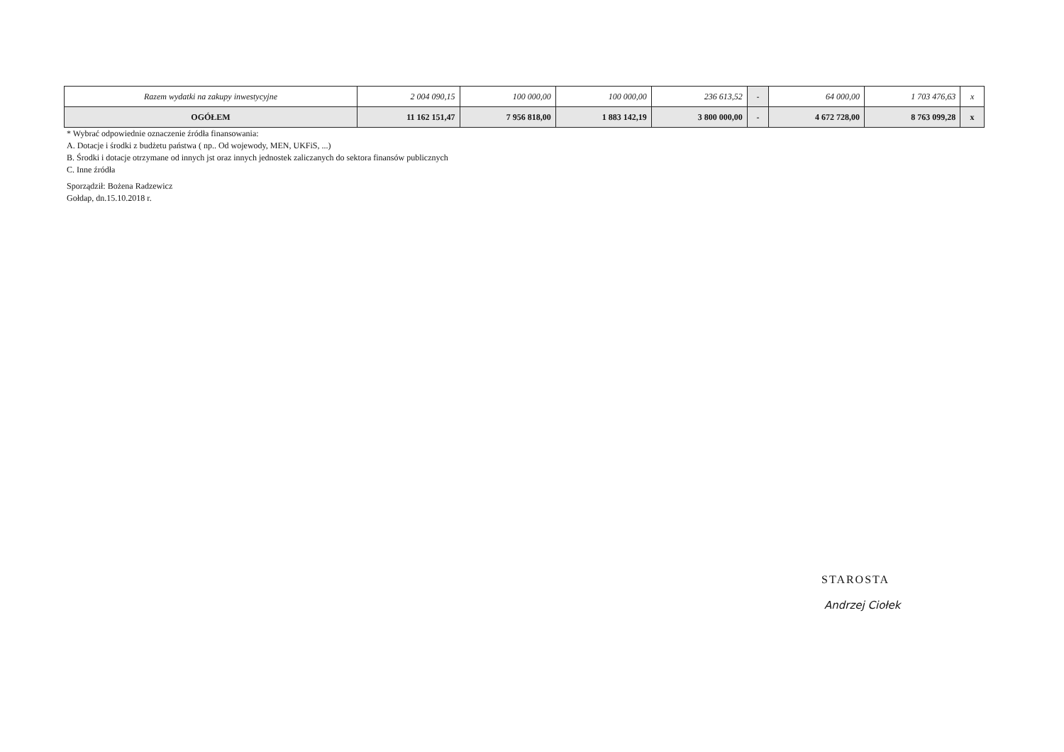| Razem wydatki na zakupy inwestycyjne | 2 004 090,15 | 100 000,00 | 100 000,00 | 236 613,52 | - | 64 000,00 | 1 703 476,63 | x |
| OGÓŁEM | 11 162 151,47 | 7 956 818,00 | 1 883 142,19 | 3 800 000,00 | - | 4 672 728,00 | 8 763 099,28 | x |
* Wybrać odpowiednie oznaczenie źródła finansowania:
A. Dotacje i środki z budżetu państwa ( np.. Od wojewody, MEN, UKFiS, ...)
B. Środki i dotacje otrzymane od innych jst oraz innych jednostek zaliczanych do sektora finansów publicznych
C. Inne źródła
Sporządził: Bożena Radzewicz
Gołdap, dn.15.10.2018 r.
STAROSTA
Andrzej Ciołek